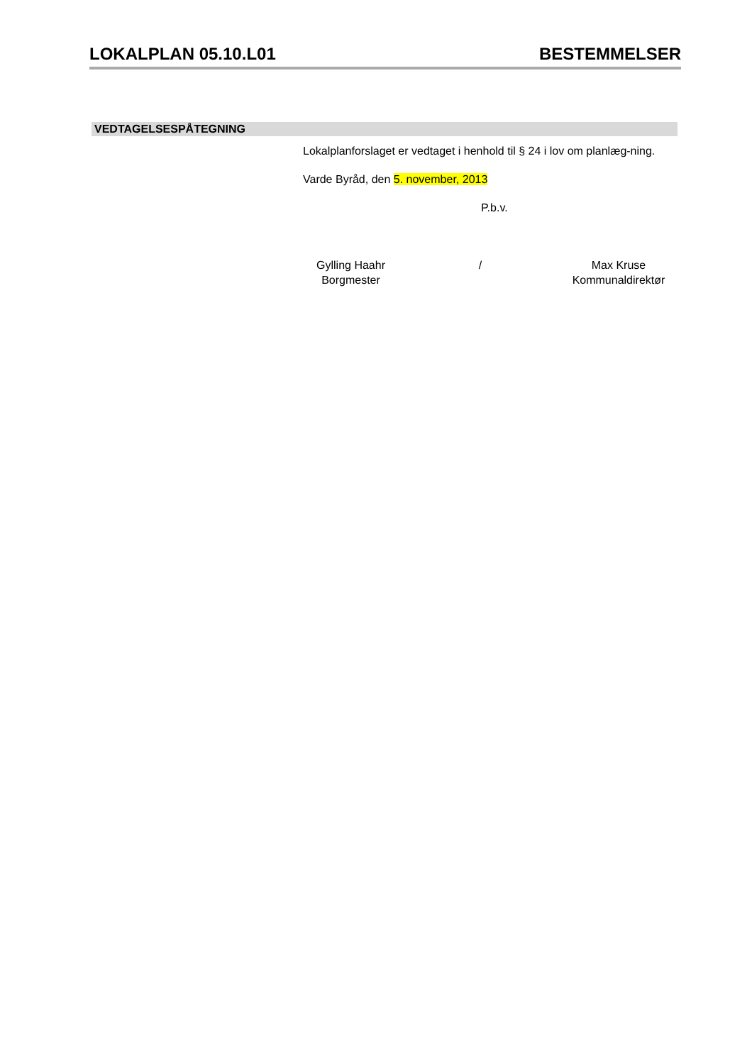LOKALPLAN 05.10.L01 BESTEMMELSER
VEDTAGELSESPÅTEGNING
Lokalplanforslaget er vedtaget i henhold til § 24 i lov om planlæg-ning.
Varde Byråd, den 5. november, 2013
P.b.v.
Gylling Haahr
Borgmester
/ Max Kruse
Kommunaldirektør